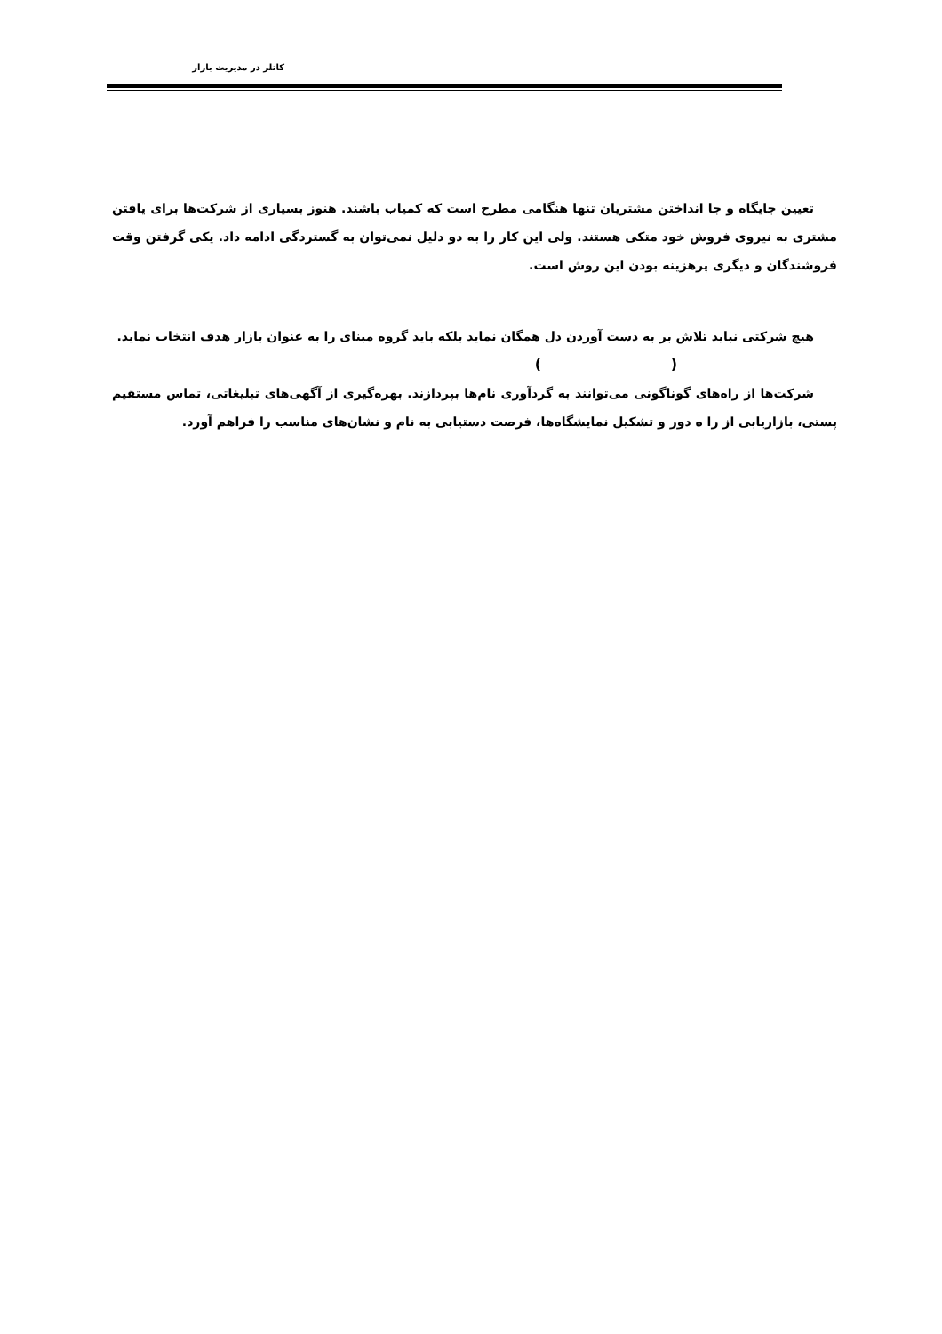کاتلر در مدیریت بازار
تعیین جایگاه و جا انداختن مشتریان تنها هنگامی مطرح است که کمیاب باشند. هنوز بسیاری از شرکت‌ها برای یافتن مشتری به نیروی فروش خود متکی هستند. ولی این کار را به دو دلیل نمی‌توان به گستردگی ادامه داد. یکی گرفتن وقت فروشندگان و دیگری پرهزینه بودن این روش است.
هیچ شرکتی نباید تلاش بر به دست آوردن دل همگان نماید بلکه باید گروه مبنای را به عنوان بازار هدف انتخاب نماید.
( )
شرکت‌ها از راه‌های گوناگونی می‌توانند به گردآوری نام‌ها بپردازند. بهره‌گیری از آگهی‌های تبلیغاتی، تماس مستقیم پستی، بازاریابی از را ه دور و تشکیل نمایشگاه‌ها، فرصت دستیابی به نام و نشان‌های مناسب را فراهم آورد.